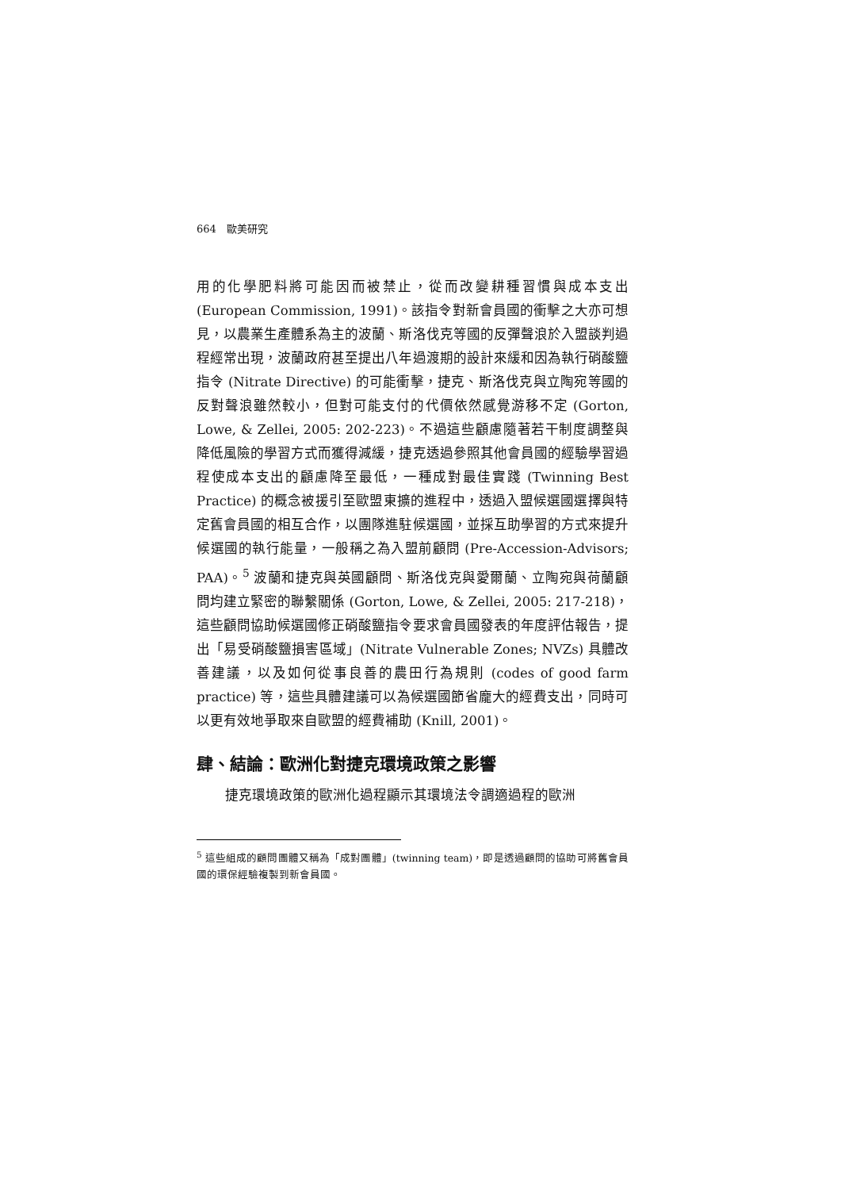664　歐美研究
用的化學肥料將可能因而被禁止，從而改變耕種習慣與成本支出 (European Commission, 1991)。該指令對新會員國的衝擊之大亦可想見，以農業生產體系為主的波蘭、斯洛伐克等國的反彈聲浪於入盟談判過程經常出現，波蘭政府甚至提出八年過渡期的設計來緩和因為執行硝酸鹽指令 (Nitrate Directive) 的可能衝擊，捷克、斯洛伐克與立陶宛等國的反對聲浪雖然較小，但對可能支付的代價依然感覺游移不定 (Gorton, Lowe, & Zellei, 2005: 202-223)。不過這些顧慮隨著若干制度調整與降低風險的學習方式而獲得減緩，捷克透過參照其他會員國的經驗學習過程使成本支出的顧慮降至最低，一種成對最佳實踐 (Twinning Best Practice) 的概念被援引至歐盟東擴的進程中，透過入盟候選國選擇與特定舊會員國的相互合作，以團隊進駐候選國，並採互助學習的方式來提升候選國的執行能量，一般稱之為入盟前顧問 (Pre-Accession-Advisors; PAA)。<sup>5</sup> 波蘭和捷克與英國顧問、斯洛伐克與愛爾蘭、立陶宛與荷蘭顧問均建立緊密的聯繫關係 (Gorton, Lowe, & Zellei, 2005: 217-218)，這些顧問協助候選國修正硝酸鹽指令要求會員國發表的年度評估報告，提出「易受硝酸鹽損害區域」(Nitrate Vulnerable Zones; NVZs) 具體改善建議，以及如何從事良善的農田行為規則 (codes of good farm practice) 等，這些具體建議可以為候選國節省龐大的經費支出，同時可以更有效地爭取來自歐盟的經費補助 (Knill, 2001)。
肆、結論：歐洲化對捷克環境政策之影響
捷克環境政策的歐洲化過程顯示其環境法令調適過程的歐洲
<sup>5</sup> 這些組成的顧問團體又稱為「成對團體」(twinning team)，即是透過顧問的協助可將舊會員國的環保經驗複製到新會員國。